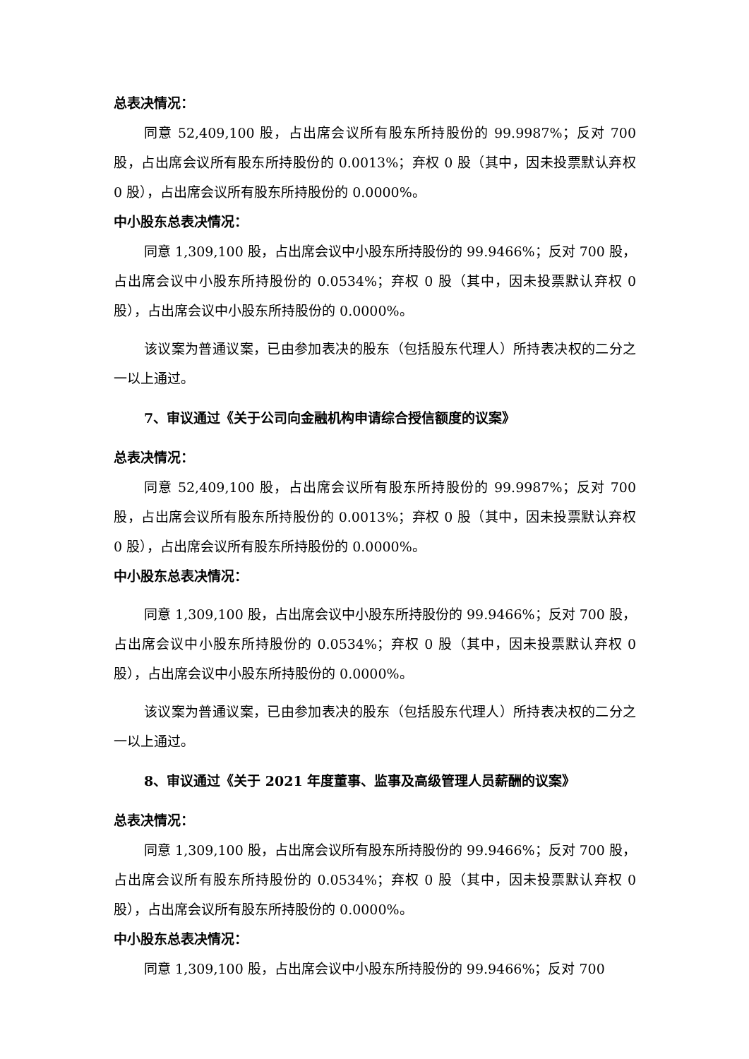总表决情况：
同意 52,409,100 股，占出席会议所有股东所持股份的 99.9987%；反对 700 股，占出席会议所有股东所持股份的 0.0013%；弃权 0 股（其中，因未投票默认弃权 0 股），占出席会议所有股东所持股份的 0.0000%。
中小股东总表决情况：
同意 1,309,100 股，占出席会议中小股东所持股份的 99.9466%；反对 700 股，占出席会议中小股东所持股份的 0.0534%；弃权 0 股（其中，因未投票默认弃权 0 股），占出席会议中小股东所持股份的 0.0000%。
该议案为普通议案，已由参加表决的股东（包括股东代理人）所持表决权的二分之一以上通过。
7、审议通过《关于公司向金融机构申请综合授信额度的议案》
总表决情况：
同意 52,409,100 股，占出席会议所有股东所持股份的 99.9987%；反对 700 股，占出席会议所有股东所持股份的 0.0013%；弃权 0 股（其中，因未投票默认弃权 0 股），占出席会议所有股东所持股份的 0.0000%。
中小股东总表决情况：
同意 1,309,100 股，占出席会议中小股东所持股份的 99.9466%；反对 700 股，占出席会议中小股东所持股份的 0.0534%；弃权 0 股（其中，因未投票默认弃权 0 股），占出席会议中小股东所持股份的 0.0000%。
该议案为普通议案，已由参加表决的股东（包括股东代理人）所持表决权的二分之一以上通过。
8、审议通过《关于 2021 年度董事、监事及高级管理人员薪酬的议案》
总表决情况：
同意 1,309,100 股，占出席会议所有股东所持股份的 99.9466%；反对 700 股，占出席会议所有股东所持股份的 0.0534%；弃权 0 股（其中，因未投票默认弃权 0 股），占出席会议所有股东所持股份的 0.0000%。
中小股东总表决情况：
同意 1,309,100 股，占出席会议中小股东所持股份的 99.9466%；反对 700